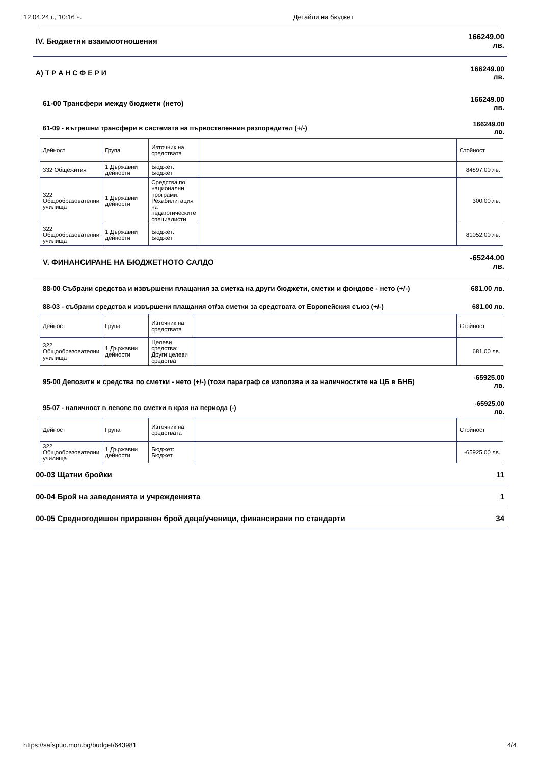12.04.24 г., 10:16 ч. Детайли на бюджет
IV. Бюджетни взаимоотношения 166249.00
лв.
А) Т Р А Н С Ф Е Р И 166249.00
лв.
61-00 Трансфери между бюджети (нето) 166249.00
лв.
61-09 - вътрешни трансфери в системата на първостепенния разпоредител (+/-) 166249.00
лв.
| Дейност | Група | Източник на средствата | | Стойност |
| --- | --- | --- | --- | --- |
| 332 Общежития | 1 Държавни дейности | Бюджет: Бюджет | | 84897.00 лв. |
| 322 Общообразователни училища | 1 Държавни дейности | Средства по национални програми: Рехабилитация на педагогическите специалисти | | 300.00 лв. |
| 322 Общообразователни училища | 1 Държавни дейности | Бюджет: Бюджет | | 81052.00 лв. |
V. ФИНАНСИРАНЕ НА БЮДЖЕТНОТО САЛДО -65244.00
лв.
88-00 Събрани средства и извършени плащания за сметка на други бюджети, сметки и фондове - нето (+/-) 681.00 лв.
88-03 - събрани средства и извършени плащания от/за сметки за средствата от Европейския съюз (+/-) 681.00 лв.
| Дейност | Група | Източник на средствата | | Стойност |
| --- | --- | --- | --- | --- |
| 322 Общообразователни училища | 1 Държавни дейности | Целеви средства: Други целеви средства | | 681.00 лв. |
95-00 Депозити и средства по сметки - нето (+/-) (този параграф се използва и за наличностите на ЦБ в БНБ) -65925.00
лв.
95-07 - наличност в левове по сметки в края на периода (-) -65925.00
лв.
| Дейност | Група | Източник на средствата | | Стойност |
| --- | --- | --- | --- | --- |
| 322 Общообразователни училища | 1 Държавни дейности | Бюджет: Бюджет | | -65925.00 лв. |
00-03 Щатни бройки 11
00-04 Брой на заведенията и учрежденията 1
00-05 Средногодишен приравнен брой деца/ученици, финансирани по стандарти 34
https://safspuo.mon.bg/budget/643981 4/4